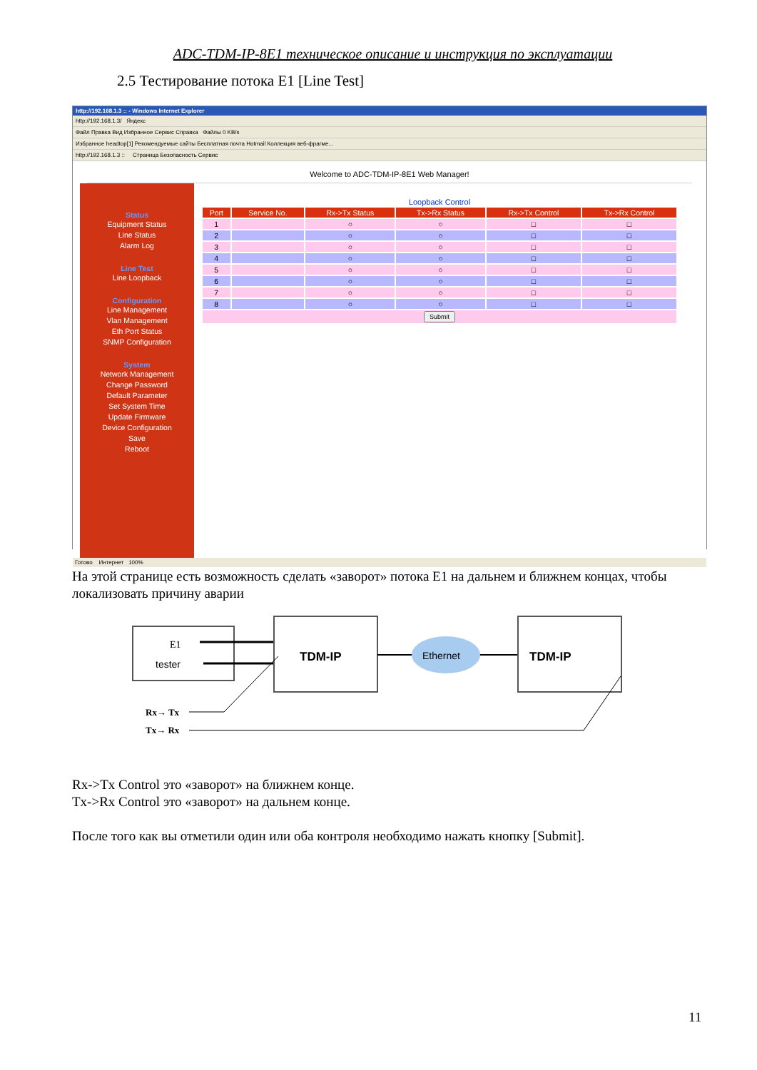ADC-TDM-IP-8E1 техническое описание и инструкция по эксплуатации
2.5 Тестирование потока E1 [Line Test]
http://192.168.1.3 :: - Windows Internet Explorer
http://192.168.1.3/ Яндекс
Файл Правка Вид Избранное Сервис Справка Файлы 0 KB/s
Избранное headtop[1] Рекомендуемые сайты Бесплатная почта Hotmail Коллекция веб-фрагме...
http://192.168.1.3 :: Страница Безопасность Сервис
Welcome to ADC-TDM-IP-8E1 Web Manager!
Status
Equipment Status
Line Status
Alarm Log
Line Test
Line Loopback
Configuration
Line Management
Vlan Management
Eth Port Status
SNMP Configuration
System
Network Management
Change Password
Default Parameter
Set System Time
Update Firmware
Device Configuration
Save
Reboot
Loopback Control
| Port | Service No. | Rx->Tx Status | Tx->Rx Status | Rx->Tx Control | Tx->Rx Control |
| --- | --- | --- | --- | --- | --- |
| 1 | | ○ | ○ | □ | □ |
| 2 | | ○ | ○ | □ | □ |
| 3 | | ○ | ○ | □ | □ |
| 4 | | ○ | ○ | □ | □ |
| 5 | | ○ | ○ | □ | □ |
| 6 | | ○ | ○ | □ | □ |
| 7 | | ○ | ○ | □ | □ |
| 8 | | ○ | ○ | □ | □ |
| Submit | | | | | |
Готово Интернет 100%
На этой странице есть возможность сделать «заворот» потока E1 на дальнем и ближнем концах, чтобы локализовать причину аварии
E1
tester
TDM-IP
Ethernet
TDM-IP
Rx→ Tx
Tx→ Rx
Rx->Tx Control это «заворот» на ближнем конце.
Tx->Rx Control это «заворот» на дальнем конце.
После того как вы отметили один или оба контроля необходимо нажать кнопку [Submit].
11